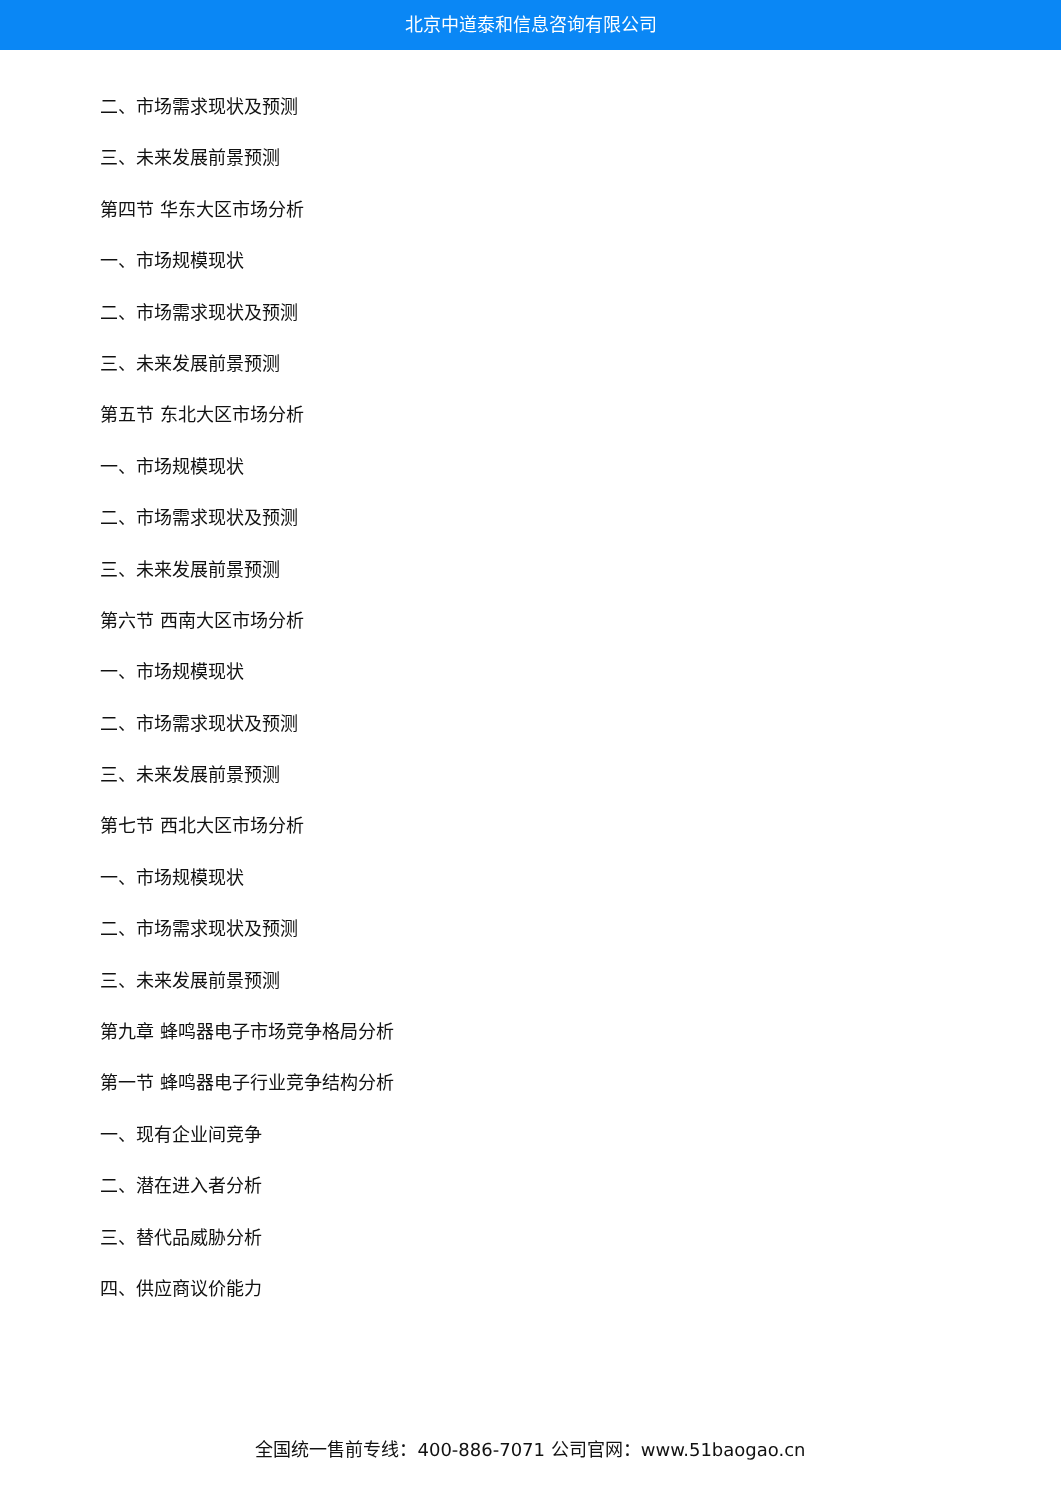北京中道泰和信息咨询有限公司
二、市场需求现状及预测
三、未来发展前景预测
第四节 华东大区市场分析
一、市场规模现状
二、市场需求现状及预测
三、未来发展前景预测
第五节 东北大区市场分析
一、市场规模现状
二、市场需求现状及预测
三、未来发展前景预测
第六节 西南大区市场分析
一、市场规模现状
二、市场需求现状及预测
三、未来发展前景预测
第七节 西北大区市场分析
一、市场规模现状
二、市场需求现状及预测
三、未来发展前景预测
第九章 蜂鸣器电子市场竞争格局分析
第一节 蜂鸣器电子行业竞争结构分析
一、现有企业间竞争
二、潜在进入者分析
三、替代品威胁分析
四、供应商议价能力
全国统一售前专线：400-886-7071 公司官网：www.51baogao.cn